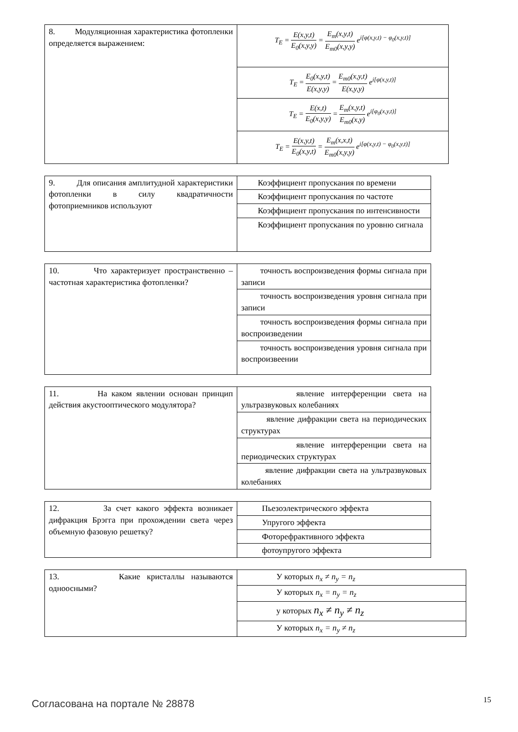| 8. Модуляционная характеристика фотопленки определяется выражением: | T<sub>E</sub> = E(x,y,t) E<sub>0</sub>(x,y,y) = E<sub>m</sub>(x,y,t) E<sub>m0</sub>(x,y,y) e<sup>i[φ(x,y,t) − φ<sub>0</sub>(x,y,t)]</sup> |
| | T<sub>E</sub> = E<sub>0</sub>(x,y,t) E(x,y,y) = E<sub>m0</sub>(x,y,t) E(x,y,y) e<sup>i[φ(x,y,t)]</sup> |
| | T<sub>E</sub> = E(x,t) E<sub>0</sub>(x,y,y) = E<sub>m</sub>(x,y,t) E<sub>m0</sub>(x,y) e<sup>i[φ<sub>0</sub>(x,y,t)]</sup> |
| | T<sub>E</sub> = E(x,y,t) E<sub>0</sub>(x,y,t) = E<sub>m</sub>(x,x,t) E<sub>m0</sub>(x,y,y) e<sup>i[φ(x,y,t) − φ<sub>0</sub>(x,y,t)]</sup> |
| 9. Для описания амплитудной характеристики фотопленки в силу квадратичности фотоприемников используют | Коэффициент пропускания по времени |
| | Коэффициент пропускания по частоте |
| | Коэффициент пропускания по интенсивности |
| | Коэффициент пропускания по уровню сигнала |
| 10. Что характеризует пространственно – частотная характеристика фотопленки? | точность воспроизведения формы сигнала при записи |
| | точность воспроизведения уровня сигнала при записи |
| | точность воспроизведения формы сигнала при воспроизведении |
| | точность воспроизведения уровня сигнала при воспроизвеении |
| 11. На каком явлении основан принцип действия акустооптического модулятора? | явление интерференции света на ультразвуковых колебаниях |
| | явление дифракции света на периодических структурах |
| | явление интерференции света на периодических структурах |
| | явление дифракции света на ультразвуковых колебаниях |
| 12. За счет какого эффекта возникает дифракция Брэгга при прохождении света через объемную фазовую решетку? | Пьезоэлектрического эффекта |
| | Упругого эффекта |
| | Фоторефрактивного эффекта |
| | фотоупругого эффекта |
| 13. Какие кристаллы называются одноосными? | У которых n<sub>x</sub> ≠ n<sub>y</sub> = n<sub>z</sub> |
| | У которых n<sub>x</sub> = n<sub>y</sub> = n<sub>z</sub> |
| | у которых n<sub>x</sub> ≠ n<sub>y</sub> ≠ n<sub>z</sub> |
| | У которых n<sub>x</sub> = n<sub>y</sub> ≠ n<sub>z</sub> |
Согласована на портале № 28878 15